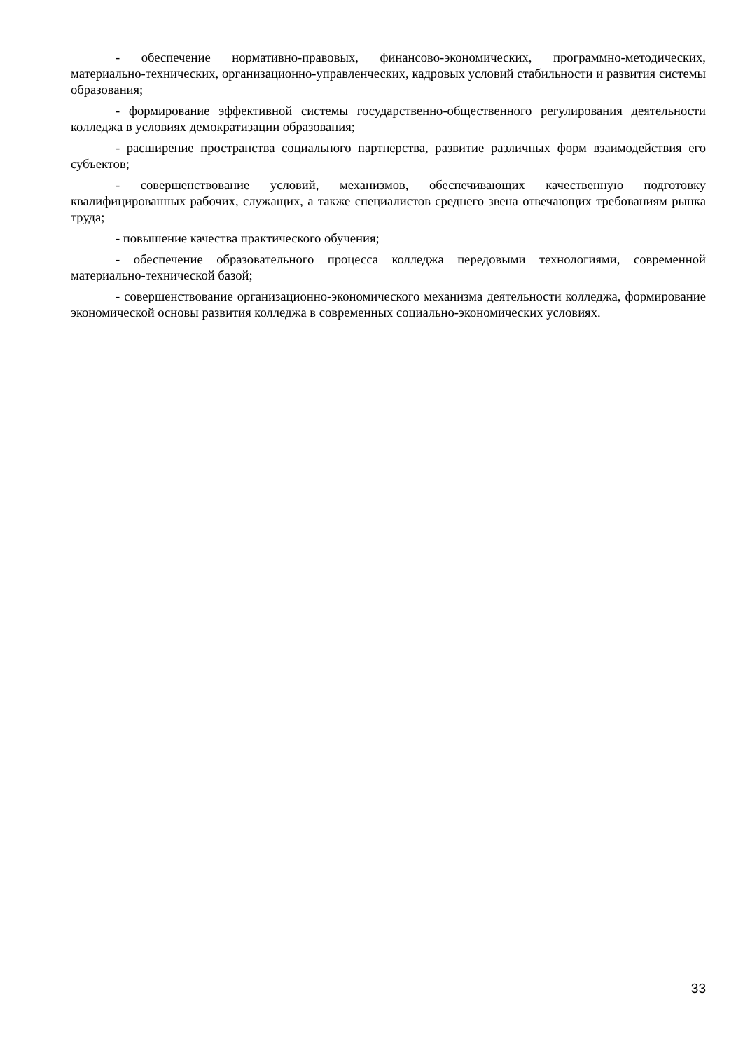- обеспечение нормативно-правовых, финансово-экономических, программно-методических, материально-технических, организационно-управленческих, кадровых условий стабильности и развития системы образования;
- формирование эффективной системы государственно-общественного регулирования деятельности колледжа в условиях демократизации образования;
- расширение пространства социального партнерства, развитие различных форм взаимодействия его субъектов;
- совершенствование условий, механизмов, обеспечивающих качественную подготовку квалифицированных рабочих, служащих, а также специалистов среднего звена отвечающих требованиям рынка труда;
- повышение качества практического обучения;
- обеспечение образовательного процесса колледжа передовыми технологиями, современной материально-технической базой;
- совершенствование организационно-экономического механизма деятельности колледжа, формирование экономической основы развития колледжа в современных социально-экономических условиях.
33